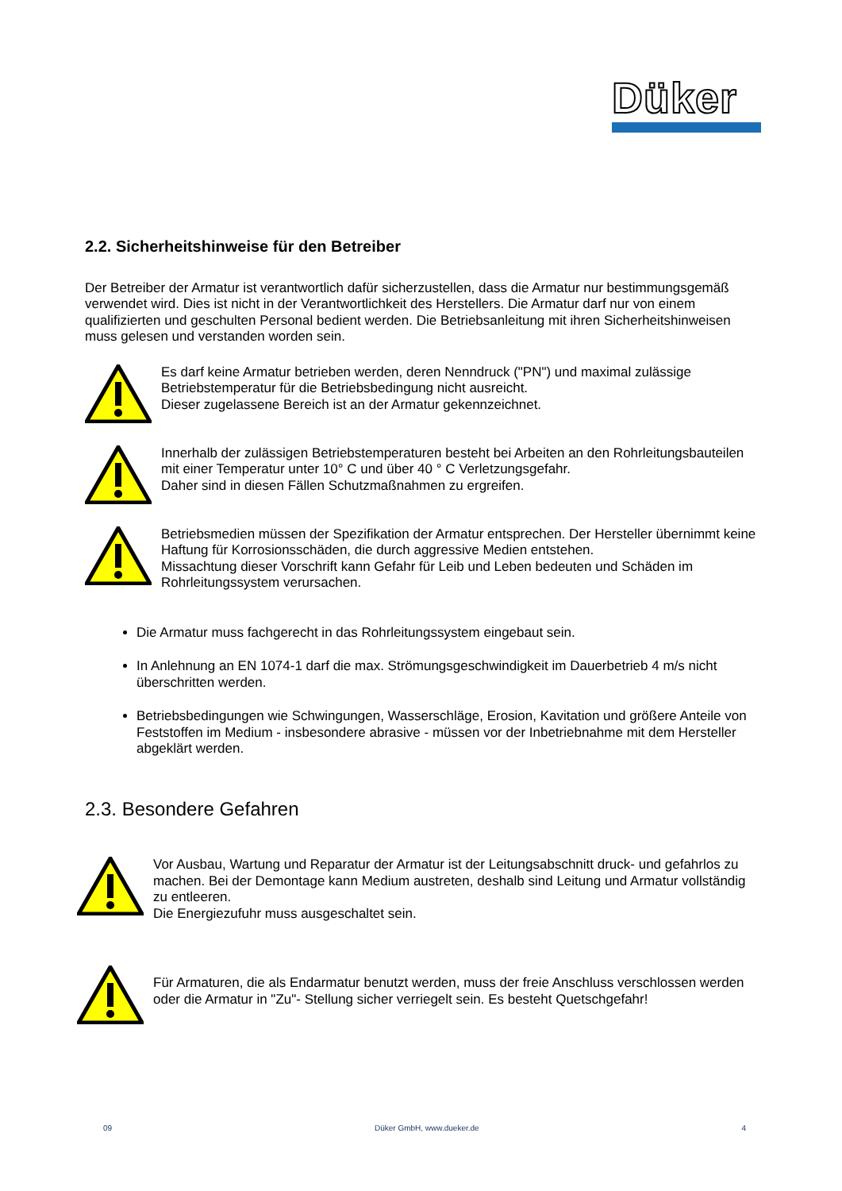Düker
2.2. Sicherheitshinweise für den Betreiber
Der Betreiber der Armatur ist verantwortlich dafür sicherzustellen, dass die Armatur nur bestimmungsgemäß verwendet wird. Dies ist nicht in der Verantwortlichkeit des Herstellers. Die Armatur darf nur von einem qualifizierten und geschulten Personal bedient werden. Die Betriebsanleitung mit ihren Sicherheitshinweisen muss gelesen und verstanden worden sein.
Es darf keine Armatur betrieben werden, deren Nenndruck ("PN") und maximal zulässige Betriebstemperatur für die Betriebsbedingung nicht ausreicht.
Dieser zugelassene Bereich ist an der Armatur gekennzeichnet.
Innerhalb der zulässigen Betriebstemperaturen besteht bei Arbeiten an den Rohrleitungsbauteilen mit einer Temperatur unter 10° C und über 40 ° C Verletzungsgefahr.
Daher sind in diesen Fällen Schutzmaßnahmen zu ergreifen.
Betriebsmedien müssen der Spezifikation der Armatur entsprechen. Der Hersteller übernimmt keine Haftung für Korrosionsschäden, die durch aggressive Medien entstehen.
Missachtung dieser Vorschrift kann Gefahr für Leib und Leben bedeuten und Schäden im Rohrleitungssystem verursachen.
Die Armatur muss fachgerecht in das Rohrleitungssystem eingebaut sein.
In Anlehnung an EN 1074-1 darf die max. Strömungsgeschwindigkeit im Dauerbetrieb 4 m/s nicht überschritten werden.
Betriebsbedingungen wie Schwingungen, Wasserschläge, Erosion, Kavitation und größere Anteile von Feststoffen im Medium - insbesondere abrasive - müssen vor der Inbetriebnahme mit dem Hersteller abgeklärt werden.
2.3. Besondere Gefahren
Vor Ausbau, Wartung und Reparatur der Armatur ist der Leitungsabschnitt druck- und gefahrlos zu machen. Bei der Demontage kann Medium austreten, deshalb sind Leitung und Armatur vollständig zu entleeren.
Die Energiezufuhr muss ausgeschaltet sein.
Für Armaturen, die als Endarmatur benutzt werden, muss der freie Anschluss verschlossen werden oder die Armatur in "Zu"- Stellung sicher verriegelt sein. Es besteht Quetschgefahr!
09 Düker GmbH, www.dueker.de 4